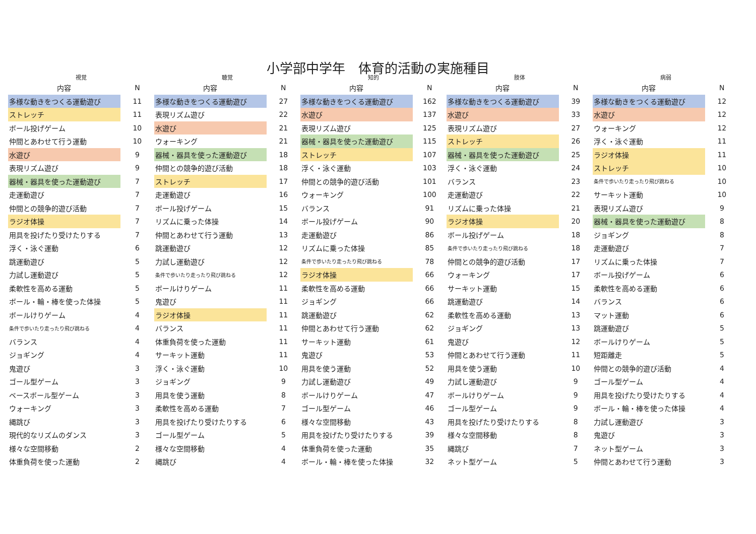小学部中学年　体育的活動の実施種目
| 視覚 | | 聴覚 | | 知的 | | 肢体 | | 病弱 | |
| --- | --- | --- | --- | --- | --- | --- | --- | --- | --- |
| 内容 | N | 内容 | N | 内容 | N | 内容 | N | 内容 | N |
| 多様な動きをつくる運動遊び | 11 | 多様な動きをつくる運動遊び | 27 | 多様な動きをつくる運動遊び | 162 | 多様な動きをつくる運動遊び | 39 | 多様な動きをつくる運動遊び | 12 |
| ストレッチ | 11 | 表現リズム遊び | 22 | 水遊び | 137 | 水遊び | 33 | 水遊び | 12 |
| ボール投げゲーム | 10 | 水遊び | 21 | 表現リズム遊び | 125 | 表現リズム遊び | 27 | ウォーキング | 12 |
| 仲間とあわせて行う運動 | 10 | ウォーキング | 21 | 器械・器具を使った運動遊び | 115 | ストレッチ | 26 | 浮く・泳ぐ運動 | 11 |
| 水遊び | 9 | 器械・器具を使った運動遊び | 18 | ストレッチ | 107 | 器械・器具を使った運動遊び | 25 | ラジオ体操 | 11 |
| 表現リズム遊び | 9 | 仲間との競争的遊び活動 | 18 | 浮く・泳ぐ運動 | 103 | 浮く・泳ぐ運動 | 24 | ストレッチ | 10 |
| 器械・器具を使った運動遊び | 7 | ストレッチ | 17 | 仲間との競争的遊び活動 | 101 | バランス | 23 | 条件で歩いたり走ったり飛び跳ねる | 10 |
| 走運動遊び | 7 | 走運動遊び | 16 | ウォーキング | 100 | 走運動遊び | 22 | サーキット運動 | 10 |
| 仲間との競争的遊び活動 | 7 | ボール投げゲーム | 15 | バランス | 91 | リズムに乗った体操 | 21 | 表現リズム遊び | 9 |
| ラジオ体操 | 7 | リズムに乗った体操 | 14 | ボール投げゲーム | 90 | ラジオ体操 | 20 | 器械・器具を使った運動遊び | 8 |
| 用具を投げたり受けたりする | 7 | 仲間とあわせて行う運動 | 13 | 走運動遊び | 86 | ボール投げゲーム | 18 | ジョギング | 8 |
| 浮く・泳ぐ運動 | 6 | 跳運動遊び | 12 | リズムに乗った体操 | 85 | 条件で歩いたり走ったり飛び跳ねる | 18 | 走運動遊び | 7 |
| 跳運動遊び | 5 | 力試し運動遊び | 12 | 条件で歩いたり走ったり飛び跳ねる | 78 | 仲間との競争的遊び活動 | 17 | リズムに乗った体操 | 7 |
| 力試し運動遊び | 5 | 条件で歩いたり走ったり飛び跳ねる | 12 | ラジオ体操 | 66 | ウォーキング | 17 | ボール投げゲーム | 6 |
| 柔軟性を高める運動 | 5 | ボールけりゲーム | 11 | 柔軟性を高める運動 | 66 | サーキット運動 | 15 | 柔軟性を高める運動 | 6 |
| ボール・輪・棒を使った体操 | 5 | 鬼遊び | 11 | ジョギング | 66 | 跳運動遊び | 14 | バランス | 6 |
| ボールけりゲーム | 4 | ラジオ体操 | 11 | 跳運動遊び | 62 | 柔軟性を高める運動 | 13 | マット運動 | 6 |
| 条件で歩いたり走ったり飛び跳ねる | 4 | バランス | 11 | 仲間とあわせて行う運動 | 62 | ジョギング | 13 | 跳運動遊び | 5 |
| バランス | 4 | 体重負荷を使った運動 | 11 | サーキット運動 | 61 | 鬼遊び | 12 | ボールけりゲーム | 5 |
| ジョギング | 4 | サーキット運動 | 11 | 鬼遊び | 53 | 仲間とあわせて行う運動 | 11 | 短距離走 | 5 |
| 鬼遊び | 3 | 浮く・泳ぐ運動 | 10 | 用具を使う運動 | 52 | 用具を使う運動 | 10 | 仲間との競争的遊び活動 | 4 |
| ゴール型ゲーム | 3 | ジョギング | 9 | 力試し運動遊び | 49 | 力試し運動遊び | 9 | ゴール型ゲーム | 4 |
| ベースボール型ゲーム | 3 | 用具を使う運動 | 8 | ボールけりゲーム | 47 | ボールけりゲーム | 9 | 用具を投げたり受けたりする | 4 |
| ウォーキング | 3 | 柔軟性を高める運動 | 7 | ゴール型ゲーム | 46 | ゴール型ゲーム | 9 | ボール・輪・棒を使った体操 | 4 |
| 縄跳び | 3 | 用具を投げたり受けたりする | 6 | 様々な空間移動 | 43 | 用具を投げたり受けたりする | 8 | 力試し運動遊び | 3 |
| 現代的なリズムのダンス | 3 | ゴール型ゲーム | 5 | 用具を投げたり受けたりする | 39 | 様々な空間移動 | 8 | 鬼遊び | 3 |
| 様々な空間移動 | 2 | 様々な空間移動 | 4 | 体重負荷を使った運動 | 35 | 縄跳び | 7 | ネット型ゲーム | 3 |
| 体重負荷を使った運動 | 2 | 縄跳び | 4 | ボール・輪・棒を使った体操 | 32 | ネット型ゲーム | 5 | 仲間とあわせて行う運動 | 3 |